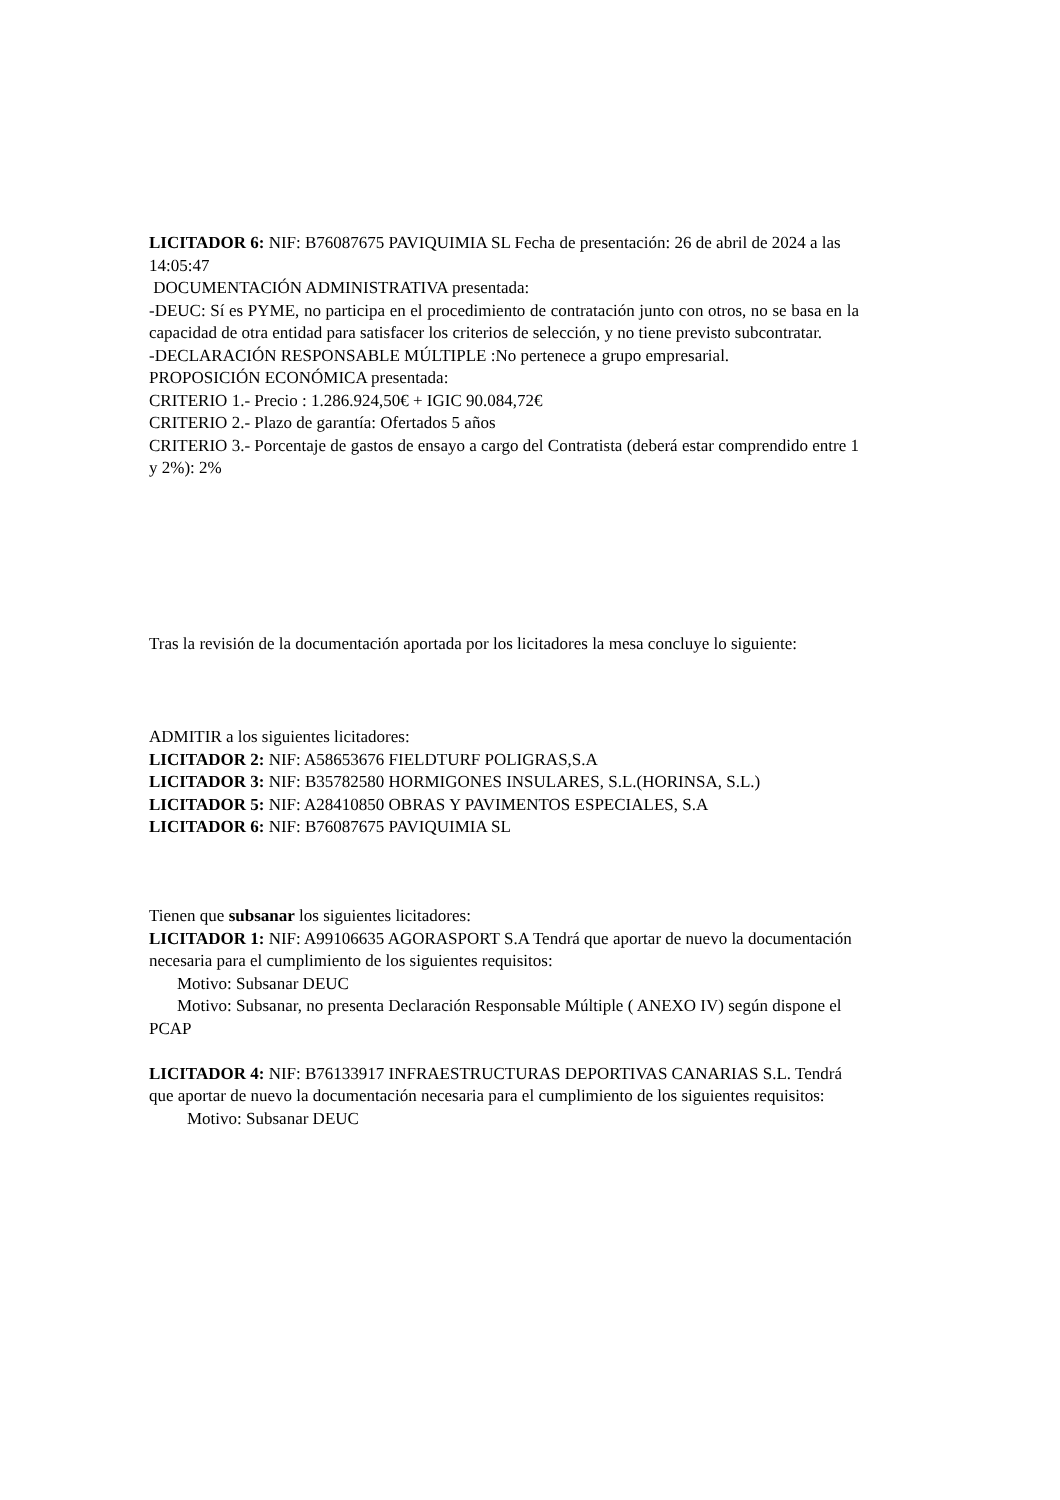LICITADOR 6: NIF: B76087675 PAVIQUIMIA SL Fecha de presentación: 26 de abril de 2024 a las 14:05:47
DOCUMENTACIÓN ADMINISTRATIVA presentada:
-DEUC: Sí es PYME, no participa en el procedimiento de contratación junto con otros, no se basa en la capacidad de otra entidad para satisfacer los criterios de selección, y no tiene previsto subcontratar.
-DECLARACIÓN RESPONSABLE MÚLTIPLE :No pertenece a grupo empresarial.
PROPOSICIÓN ECONÓMICA presentada:
CRITERIO 1.- Precio : 1.286.924,50€ + IGIC 90.084,72€
CRITERIO 2.- Plazo de garantía: Ofertados 5 años
CRITERIO 3.- Porcentaje de gastos de ensayo a cargo del Contratista (deberá estar comprendido entre 1 y 2%): 2%
Tras la revisión de la documentación aportada por los licitadores la mesa concluye lo siguiente:
ADMITIR a los siguientes licitadores:
LICITADOR 2: NIF: A58653676 FIELDTURF POLIGRAS,S.A
LICITADOR 3: NIF: B35782580 HORMIGONES INSULARES, S.L.(HORINSA, S.L.)
LICITADOR 5: NIF: A28410850 OBRAS Y PAVIMENTOS ESPECIALES, S.A
LICITADOR 6: NIF: B76087675 PAVIQUIMIA SL
Tienen que subsanar los siguientes licitadores:
LICITADOR 1: NIF: A99106635 AGORASPORT S.A Tendrá que aportar de nuevo la documentación necesaria para el cumplimiento de los siguientes requisitos:
Motivo: Subsanar DEUC
Motivo: Subsanar, no presenta Declaración Responsable Múltiple ( ANEXO IV) según dispone el PCAP
LICITADOR 4: NIF: B76133917 INFRAESTRUCTURAS DEPORTIVAS CANARIAS S.L. Tendrá que aportar de nuevo la documentación necesaria para el cumplimiento de los siguientes requisitos:
Motivo: Subsanar DEUC